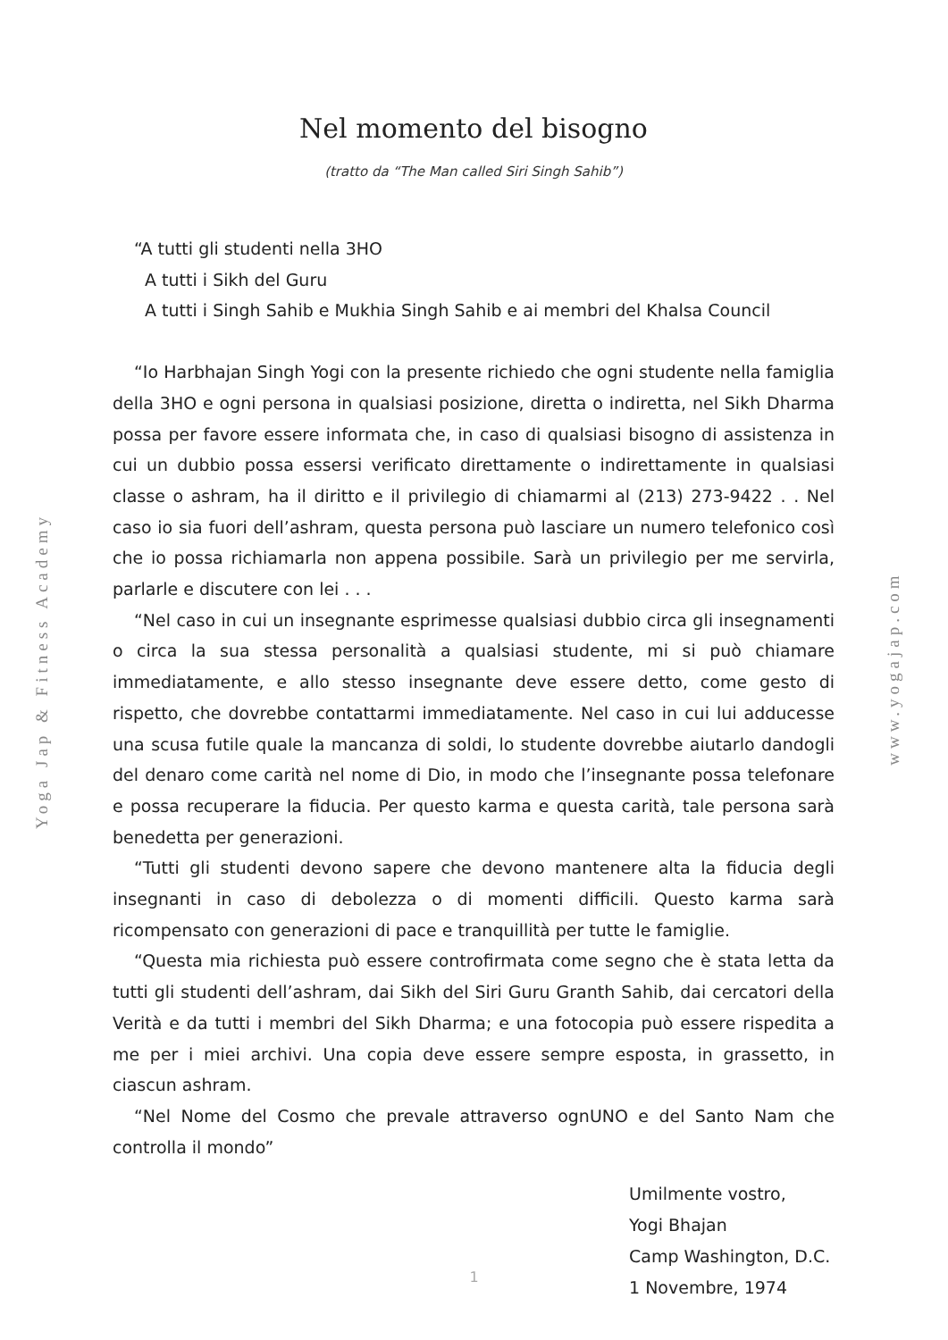Yoga Jap & Fitness Academy www.yogajap.com
Nel momento del bisogno
(tratto da “The Man called Siri Singh Sahib”)
“A tutti gli studenti nella 3HO
A tutti i Sikh del Guru
A tutti i Singh Sahib e Mukhia Singh Sahib e ai membri del Khalsa Council
“Io Harbhajan Singh Yogi con la presente richiedo che ogni studente nella famiglia della 3HO e ogni persona in qualsiasi posizione, diretta o indiretta, nel Sikh Dharma possa per favore essere informata che, in caso di qualsiasi bisogno di assistenza in cui un dubbio possa essersi verificato direttamente o indirettamente in qualsiasi classe o ashram, ha il diritto e il privilegio di chiamarmi al (213) 273-9422 . . Nel caso io sia fuori dell’ashram, questa persona può lasciare un numero telefonico così che io possa richiamarla non appena possibile. Sarà un privilegio per me servirla, parlarle e discutere con lei . . .
“Nel caso in cui un insegnante esprimesse qualsiasi dubbio circa gli insegnamenti o circa la sua stessa personalità a qualsiasi studente, mi si può chiamare immediatamente, e allo stesso insegnante deve essere detto, come gesto di rispetto, che dovrebbe contattarmi immediatamente. Nel caso in cui lui adducesse una scusa futile quale la mancanza di soldi, lo studente dovrebbe aiutarlo dandogli del denaro come carità nel nome di Dio, in modo che l’insegnante possa telefonare e possa recuperare la fiducia. Per questo karma e questa carità, tale persona sarà benedetta per generazioni.
“Tutti gli studenti devono sapere che devono mantenere alta la fiducia degli insegnanti in caso di debolezza o di momenti difficili. Questo karma sarà ricompensato con generazioni di pace e tranquillità per tutte le famiglie.
“Questa mia richiesta può essere controfirmata come segno che è stata letta da tutti gli studenti dell’ashram, dai Sikh del Siri Guru Granth Sahib, dai cercatori della Verità e da tutti i membri del Sikh Dharma; e una fotocopia può essere rispedita a me per i miei archivi. Una copia deve essere sempre esposta, in grassetto, in ciascun ashram.
“Nel Nome del Cosmo che prevale attraverso ognUNO e del Santo Nam che controlla il mondo”
Umilmente vostro,
Yogi Bhajan
Camp Washington, D.C.
1 Novembre, 1974
1